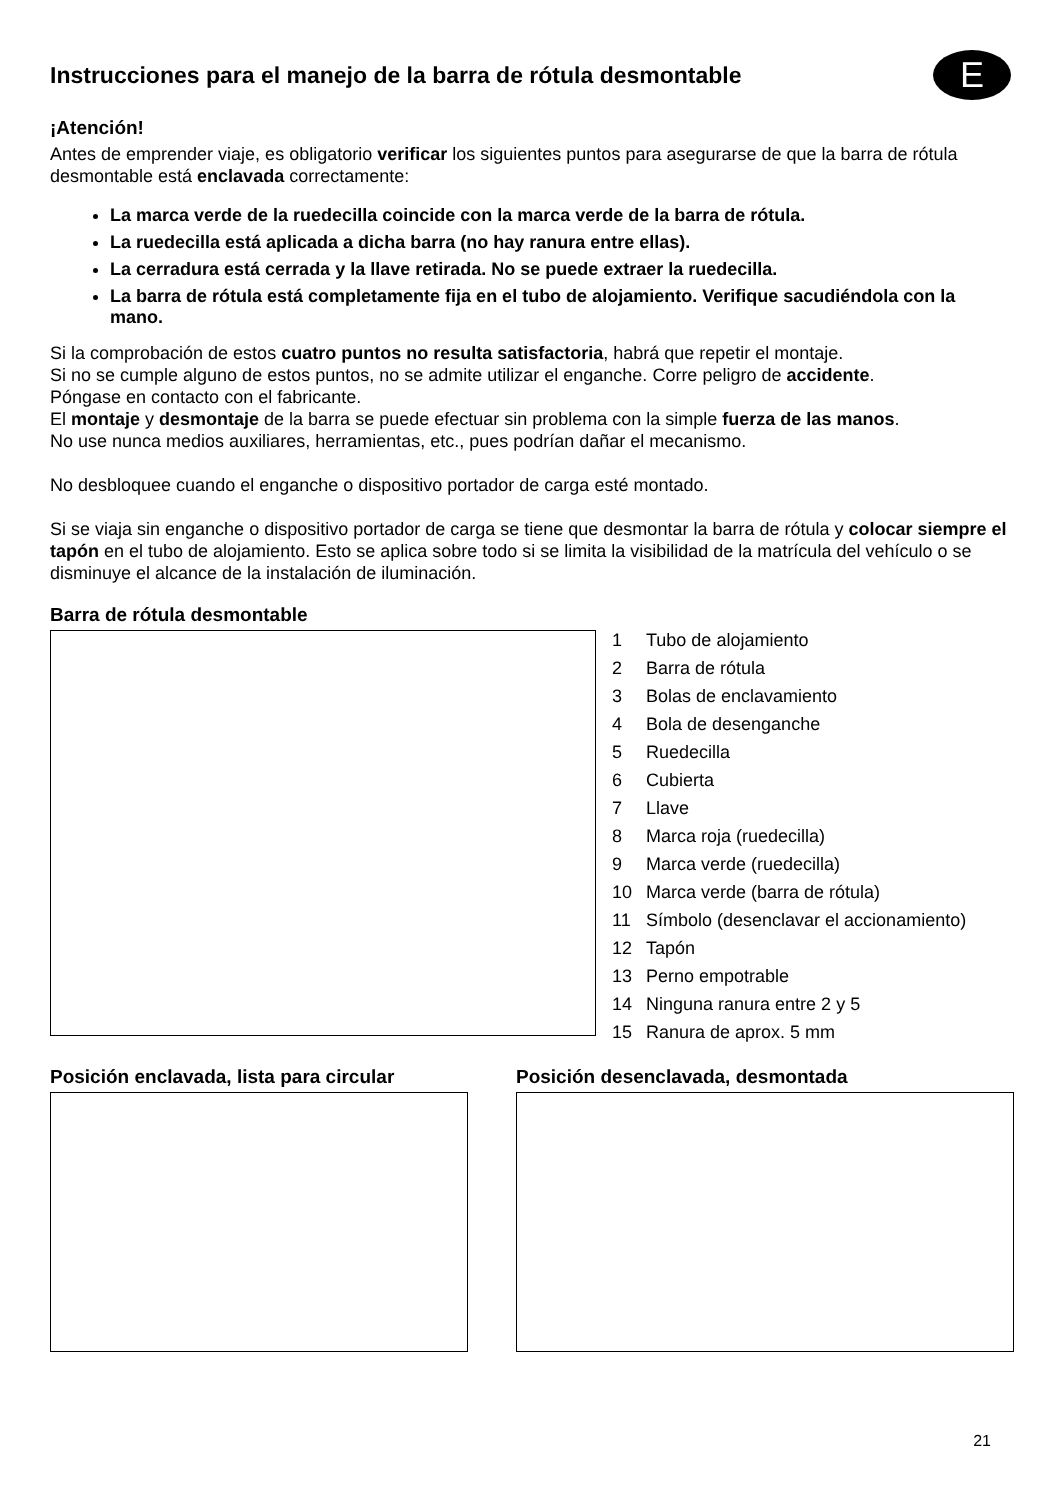Instrucciones para el manejo de la barra de rótula desmontable
E
¡Atención!
Antes de emprender viaje, es obligatorio verificar los siguientes puntos para asegurarse de que la barra de rótula desmontable está enclavada correctamente:
La marca verde de la ruedecilla coincide con la marca verde de la barra de rótula.
La ruedecilla está aplicada a dicha barra (no hay ranura entre ellas).
La cerradura está cerrada y la llave retirada. No se puede extraer la ruedecilla.
La barra de rótula está completamente fija en el tubo de alojamiento. Verifique sacudiéndola con la mano.
Si la comprobación de estos cuatro puntos no resulta satisfactoria, habrá que repetir el montaje.
Si no se cumple alguno de estos puntos, no se admite utilizar el enganche. Corre peligro de accidente.
Póngase en contacto con el fabricante.
El montaje y desmontaje de la barra se puede efectuar sin problema con la simple fuerza de las manos.
No use nunca medios auxiliares, herramientas, etc., pues podrían dañar el mecanismo.
No desbloquee cuando el enganche o dispositivo portador de carga esté montado.
Si se viaja sin enganche o dispositivo portador de carga se tiene que desmontar la barra de rótula y colocar siempre el tapón en el tubo de alojamiento. Esto se aplica sobre todo si se limita la visibilidad de la matrícula del vehículo o se disminuye el alcance de la instalación de iluminación.
Barra de rótula desmontable
1 Tubo de alojamiento
2 Barra de rótula
3 Bolas de enclavamiento
4 Bola de desenganche
5 Ruedecilla
6 Cubierta
7 Llave
8 Marca roja (ruedecilla)
9 Marca verde (ruedecilla)
10 Marca verde (barra de rótula)
11 Símbolo (desenclavar el accionamiento)
12 Tapón
13 Perno empotrable
14 Ninguna ranura entre 2 y 5
15 Ranura de aprox. 5 mm
Posición enclavada, lista para circular
Posición desenclavada, desmontada
21